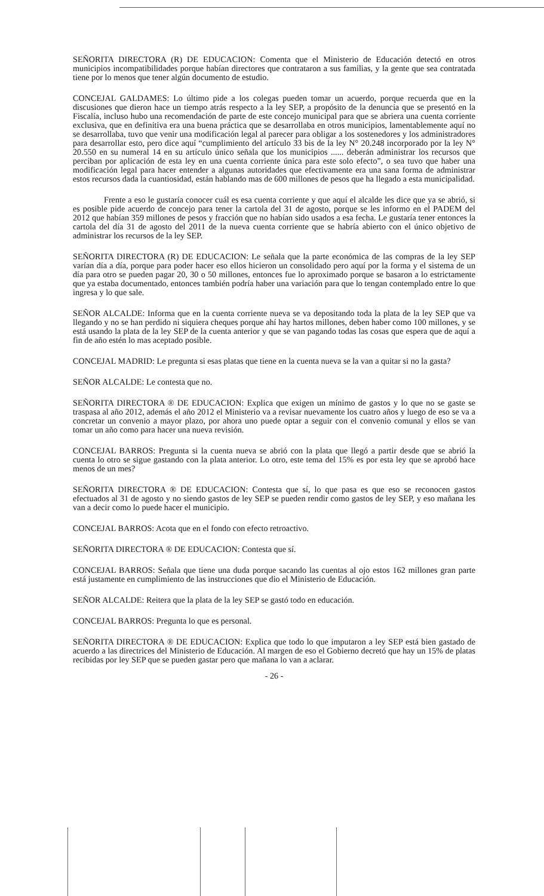SEÑORITA DIRECTORA (R) DE EDUCACION: Comenta que el Ministerio de Educación detectó en otros municipios incompatibilidades porque habían directores que contrataron a sus familias, y la gente que sea contratada tiene por lo menos que tener algún documento de estudio.
CONCEJAL GALDAMES: Lo último pide a los colegas pueden tomar un acuerdo, porque recuerda que en la discusiones que dieron hace un tiempo atrás respecto a la ley SEP, a propósito de la denuncia que se presentó en la Fiscalía, incluso hubo una recomendación de parte de este concejo municipal para que se abriera una cuenta corriente exclusiva, que en definitiva era una buena práctica que se desarrollaba en otros municipios, lamentablemente aquí no se desarrollaba, tuvo que venir una modificación legal al parecer para obligar a los sostenedores y los administradores para desarrollar esto, pero dice aquí “cumplimiento del artículo 33 bis de la ley N° 20.248 incorporado por la ley N° 20.550 en su numeral 14 en su artículo único señala que los municipios ...... deberán administrar los recursos que perciban por aplicación de esta ley en una cuenta corriente única para este solo efecto”, o sea tuvo que haber una modificación legal para hacer entender a algunas autoridades que efectivamente era una sana forma de administrar estos recursos dada la cuantiosidad, están hablando mas de 600 millones de pesos que ha llegado a esta municipalidad.
Frente a eso le gustaría conocer cuál es esa cuenta corriente y que aquí el alcalde les dice que ya se abrió, si es posible pide acuerdo de concejo para tener la cartola del 31 de agosto, porque se les informo en el PADEM del 2012 que habían 359 millones de pesos y fracción que no habían sido usados a esa fecha. Le gustaría tener entonces la cartola del día 31 de agosto del 2011 de la nueva cuenta corriente que se habría abierto con el único objetivo de administrar los recursos de la ley SEP.
SEÑORITA DIRECTORA (R) DE EDUCACION: Le señala que la parte económica de las compras de la ley SEP varían día a día, porque para poder hacer eso ellos hicieron un consolidado pero aquí por la forma y el sistema de un día para otro se pueden pagar 20, 30 o 50 millones, entonces fue lo aproximado porque se basaron a lo estrictamente que ya estaba documentado, entonces también podría haber una variación para que lo tengan contemplado entre lo que ingresa y lo que sale.
SEÑOR ALCALDE: Informa que en la cuenta corriente nueva se va depositando toda la plata de la ley SEP que va llegando y no se han perdido ni siquiera cheques porque ahí hay hartos millones, deben haber como 100 millones, y se está usando la plata de la ley SEP de la cuenta anterior y que se van pagando todas las cosas que espera que de aquí a fin de año estén lo mas aceptado posible.
CONCEJAL MADRID: Le pregunta si esas platas que tiene en la cuenta nueva se la van a quitar si no la gasta?
SEÑOR ALCALDE: Le contesta que no.
SEÑORITA DIRECTORA ® DE EDUCACION: Explica que exigen un mínimo de gastos y lo que no se gaste se traspasa al año 2012, además el año 2012 el Ministerio va a revisar nuevamente los cuatro años y luego de eso se va a concretar un convenio a mayor plazo, por ahora uno puede optar a seguir con el convenio comunal y ellos se van tomar un año como para hacer una nueva revisión.
CONCEJAL BARROS: Pregunta si la cuenta nueva se abrió con la plata que llegó a partir desde que se abrió la cuenta lo otro se sigue gastando con la plata anterior. Lo otro, este tema del 15% es por esta ley que se aprobó hace menos de un mes?
SEÑORITA DIRECTORA ® DE EDUCACION: Contesta que sí, lo que pasa es que eso se reconocen gastos efectuados al 31 de agosto y no siendo gastos de ley SEP se pueden rendir como gastos de ley SEP, y eso mañana les van a decir como lo puede hacer el municipio.
CONCEJAL BARROS: Acota que en el fondo con efecto retroactivo.
SEÑORITA DIRECTORA ® DE EDUCACION: Contesta que sí.
CONCEJAL BARROS: Señala que tiene una duda porque sacando las cuentas al ojo estos 162 millones gran parte está justamente en cumplimiento de las instrucciones que dio el Ministerio de Educación.
SEÑOR ALCALDE: Reitera que la plata de la ley SEP se gastó todo en educación.
CONCEJAL BARROS: Pregunta lo que es personal.
SEÑORITA DIRECTORA ® DE EDUCACION: Explica que todo lo que imputaron a ley SEP está bien gastado de acuerdo a las directrices del Ministerio de Educación. Al margen de eso el Gobierno decretó que hay un 15% de platas recibidas por ley SEP que se pueden gastar pero que mañana lo van a aclarar.
- 26 -